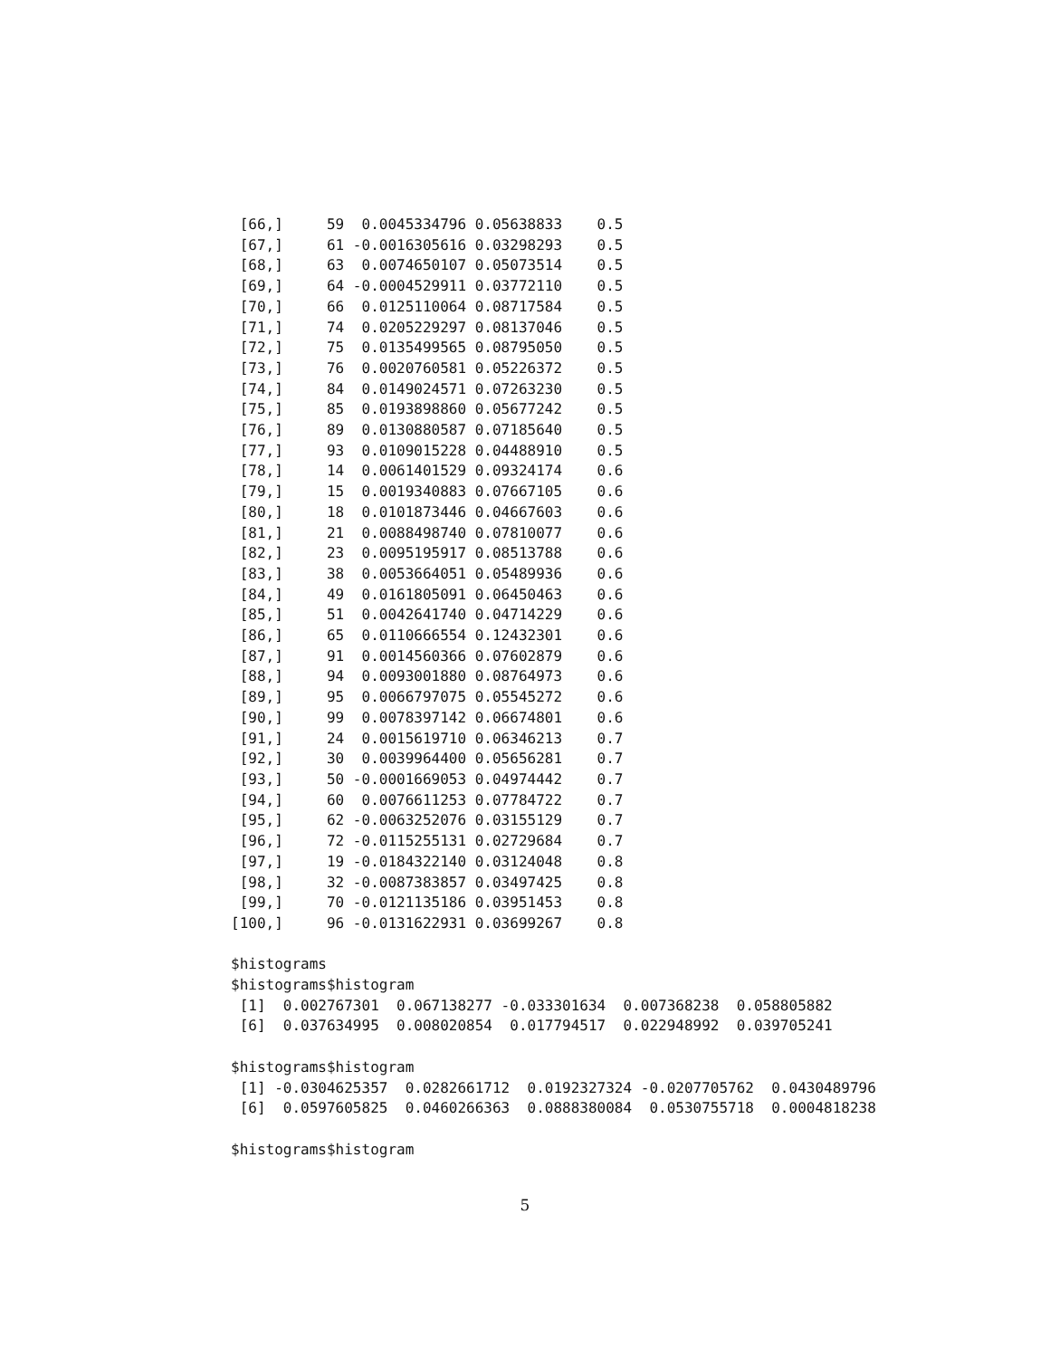[66,]     59  0.0045334796 0.05638833    0.5
 [67,]     61 -0.0016305616 0.03298293    0.5
 [68,]     63  0.0074650107 0.05073514    0.5
 [69,]     64 -0.0004529911 0.03772110    0.5
 [70,]     66  0.0125110064 0.08717584    0.5
 [71,]     74  0.0205229297 0.08137046    0.5
 [72,]     75  0.0135499565 0.08795050    0.5
 [73,]     76  0.0020760581 0.05226372    0.5
 [74,]     84  0.0149024571 0.07263230    0.5
 [75,]     85  0.0193898860 0.05677242    0.5
 [76,]     89  0.0130880587 0.07185640    0.5
 [77,]     93  0.0109015228 0.04488910    0.5
 [78,]     14  0.0061401529 0.09324174    0.6
 [79,]     15  0.0019340883 0.07667105    0.6
 [80,]     18  0.0101873446 0.04667603    0.6
 [81,]     21  0.0088498740 0.07810077    0.6
 [82,]     23  0.0095195917 0.08513788    0.6
 [83,]     38  0.0053664051 0.05489936    0.6
 [84,]     49  0.0161805091 0.06450463    0.6
 [85,]     51  0.0042641740 0.04714229    0.6
 [86,]     65  0.0110666554 0.12432301    0.6
 [87,]     91  0.0014560366 0.07602879    0.6
 [88,]     94  0.0093001880 0.08764973    0.6
 [89,]     95  0.0066797075 0.05545272    0.6
 [90,]     99  0.0078397142 0.06674801    0.6
 [91,]     24  0.0015619710 0.06346213    0.7
 [92,]     30  0.0039964400 0.05656281    0.7
 [93,]     50 -0.0001669053 0.04974442    0.7
 [94,]     60  0.0076611253 0.07784722    0.7
 [95,]     62 -0.0063252076 0.03155129    0.7
 [96,]     72 -0.0115255131 0.02729684    0.7
 [97,]     19 -0.0184322140 0.03124048    0.8
 [98,]     32 -0.0087383857 0.03497425    0.8
 [99,]     70 -0.0121135186 0.03951453    0.8
[100,]     96 -0.0131622931 0.03699267    0.8

$histograms
$histograms$histogram
 [1]  0.002767301  0.067138277 -0.033301634  0.007368238  0.058805882
 [6]  0.037634995  0.008020854  0.017794517  0.022948992  0.039705241

$histograms$histogram
 [1] -0.0304625357  0.0282661712  0.0192327324 -0.0207705762  0.0430489796
 [6]  0.0597605825  0.0460266363  0.0888380084  0.0530755718  0.0004818238

$histograms$histogram
5